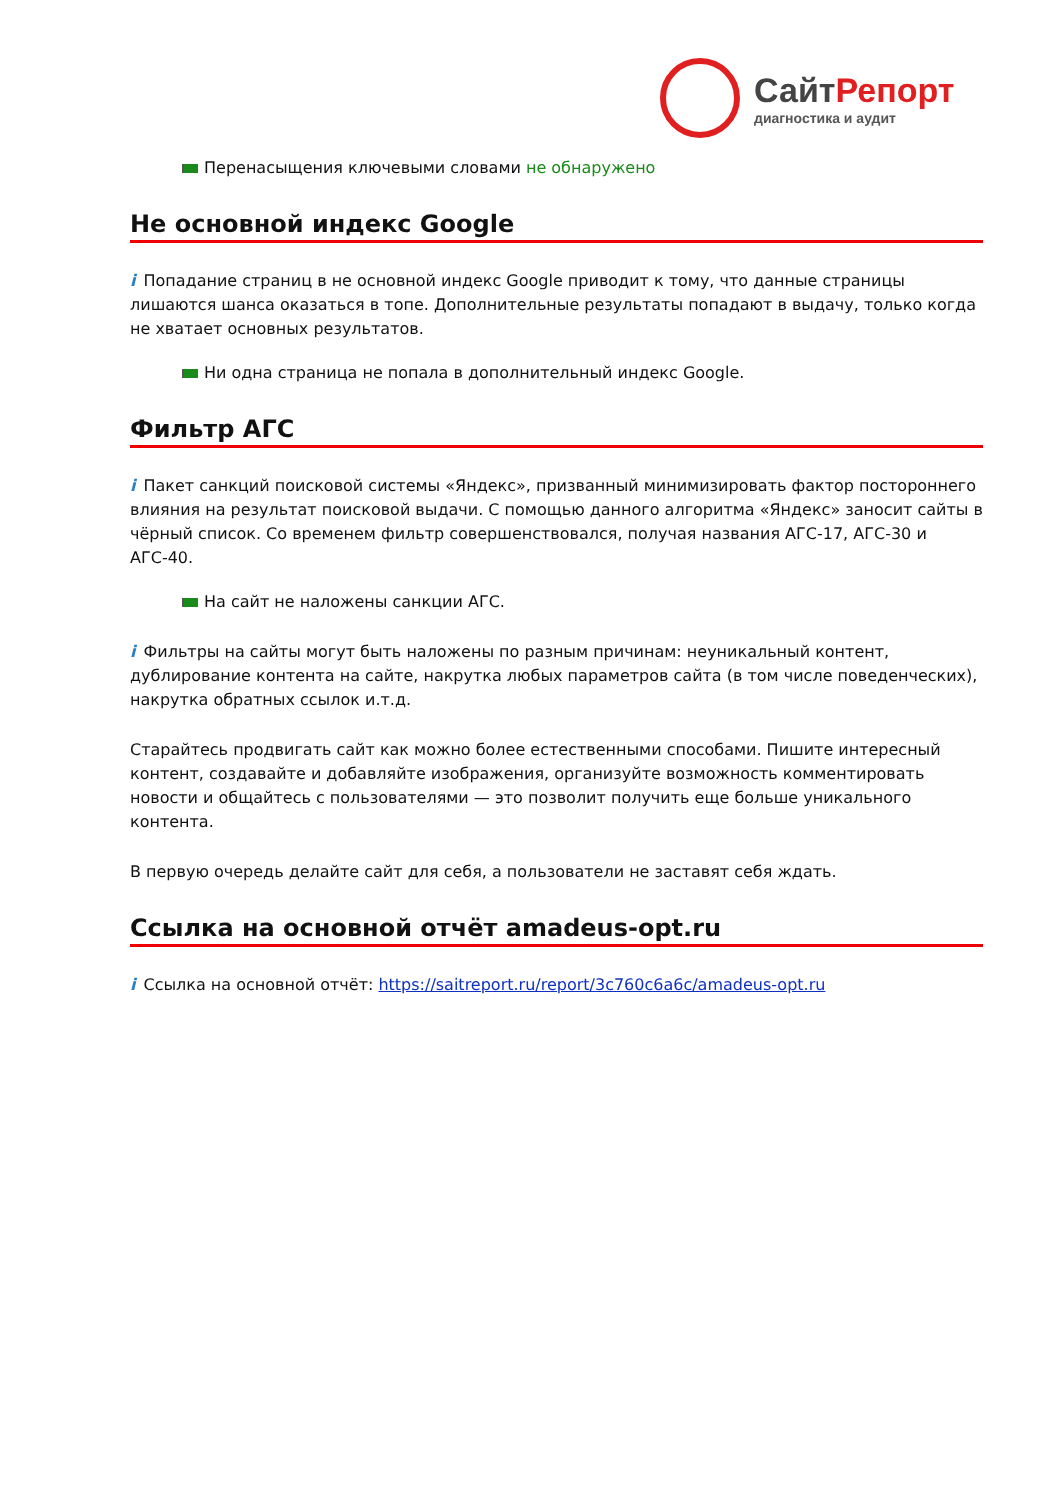СайтРепорт
диагностика и аудит
Перенасыщения ключевыми словами не обнаружено
Не основной индекс Google
i Попадание страниц в не основной индекс Google приводит к тому, что данные страницы лишаются шанса оказаться в топе. Дополнительные результаты попадают в выдачу, только когда не хватает основных результатов.
Ни одна страница не попала в дополнительный индекс Google.
Фильтр АГС
i Пакет санкций поисковой системы «Яндекс», призванный минимизировать фактор постороннего влияния на результат поисковой выдачи. С помощью данного алгоритма «Яндекс» заносит сайты в чёрный список. Со временем фильтр совершенствовался, получая названия АГС-17, АГС-30 и АГС-40.
На сайт не наложены санкции АГС.
i Фильтры на сайты могут быть наложены по разным причинам: неуникальный контент, дублирование контента на сайте, накрутка любых параметров сайта (в том числе поведенческих), накрутка обратных ссылок и.т.д.
Старайтесь продвигать сайт как можно более естественными способами. Пишите интересный контент, создавайте и добавляйте изображения, организуйте возможность комментировать новости и общайтесь с пользователями — это позволит получить еще больше уникального контента.
В первую очередь делайте сайт для себя, а пользователи не заставят себя ждать.
Ссылка на основной отчёт amadeus-opt.ru
i Ссылка на основной отчёт: https://saitreport.ru/report/3c760c6a6c/amadeus-opt.ru